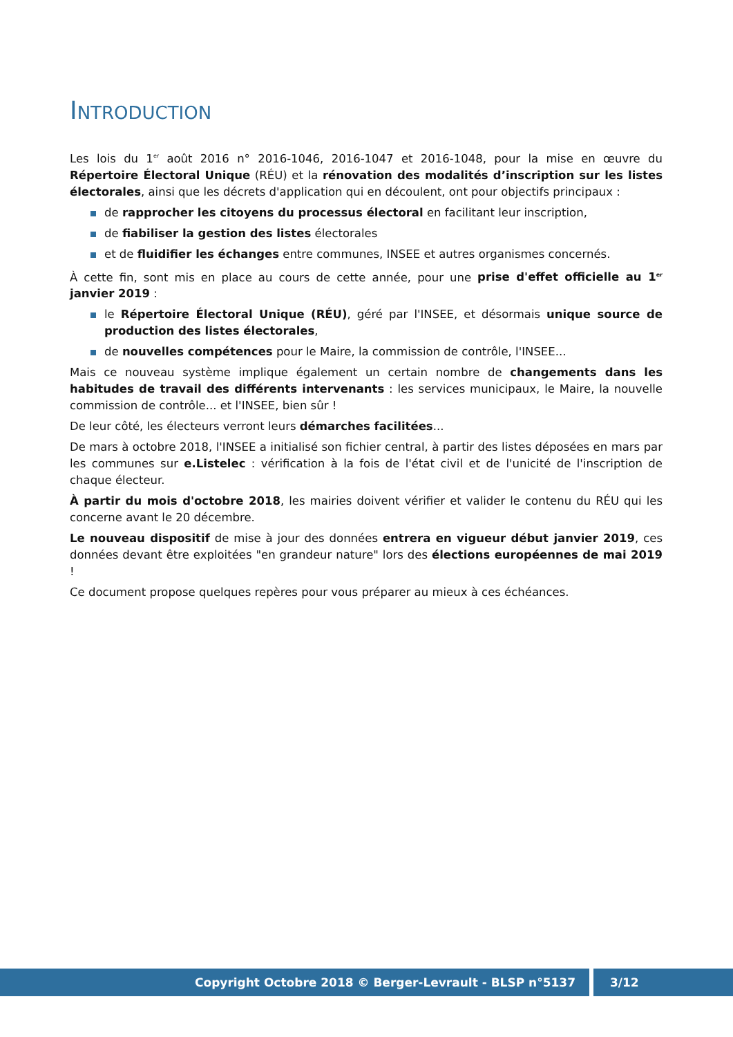INTRODUCTION
Les lois du 1<sup>er</sup> août 2016 n° 2016-1046, 2016-1047 et 2016-1048, pour la mise en œuvre du Répertoire Électoral Unique (RÉU) et la rénovation des modalités d’inscription sur les listes électorales, ainsi que les décrets d'application qui en découlent, ont pour objectifs principaux :
de rapprocher les citoyens du processus électoral en facilitant leur inscription,
de fiabiliser la gestion des listes électorales
et de fluidifier les échanges entre communes, INSEE et autres organismes concernés.
À cette fin, sont mis en place au cours de cette année, pour une prise d'effet officielle au 1<sup>er</sup> janvier 2019 :
le Répertoire Électoral Unique (RÉU), géré par l'INSEE, et désormais unique source de production des listes électorales,
de nouvelles compétences pour le Maire, la commission de contrôle, l'INSEE...
Mais ce nouveau système implique également un certain nombre de changements dans les habitudes de travail des différents intervenants : les services municipaux, le Maire, la nouvelle commission de contrôle... et l'INSEE, bien sûr !
De leur côté, les électeurs verront leurs démarches facilitées...
De mars à octobre 2018, l'INSEE a initialisé son fichier central, à partir des listes déposées en mars par les communes sur e.Listelec : vérification à la fois de l'état civil et de l'unicité de l'inscription de chaque électeur.
À partir du mois d'octobre 2018, les mairies doivent vérifier et valider le contenu du RÉU qui les concerne avant le 20 décembre.
Le nouveau dispositif de mise à jour des données entrera en vigueur début janvier 2019, ces données devant être exploitées "en grandeur nature" lors des élections européennes de mai 2019 !
Ce document propose quelques repères pour vous préparer au mieux à ces échéances.
Copyright Octobre 2018 © Berger-Levrault - BLSP n°5137 3/12